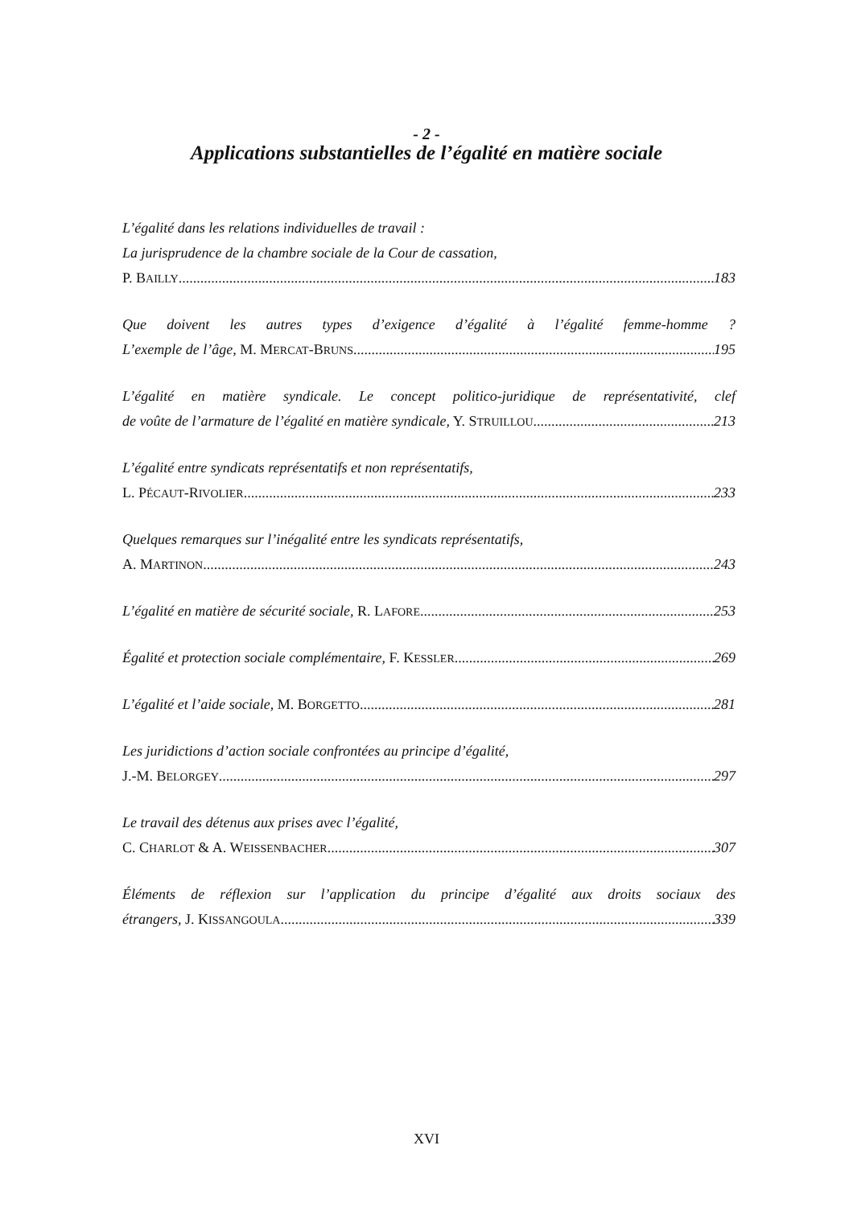- 2 -
Applications substantielles de l’égalité en matière sociale
L’égalité dans les relations individuelles de travail :
La jurisprudence de la chambre sociale de la Cour de cassation,
P. BAILLY 183
Que doivent les autres types d’exigence d’égalité à l’égalité femme-homme ?
L’exemple de l’âge, M. MERCAT-BRUNS 195
L’égalité en matière syndicale. Le concept politico-juridique de représentativité, clef
de voûte de l’armature de l’égalité en matière syndicale, Y. STRUILLOU 213
L’égalité entre syndicats représentatifs et non représentatifs,
L. PÉCAUT-RIVOLIER 233
Quelques remarques sur l’inégalité entre les syndicats représentatifs,
A. MARTINON 243
L’égalité en matière de sécurité sociale, R. LAFORE 253
Égalité et protection sociale complémentaire, F. KESSLER 269
L’égalité et l’aide sociale, M. BORGETTO 281
Les juridictions d’action sociale confrontées au principe d’égalité,
J.-M. BELORGEY 297
Le travail des détenus aux prises avec l’égalité,
C. CHARLOT & A. WEISSENBACHER 307
Éléments de réflexion sur l’application du principe d’égalité aux droits sociaux des
étrangers, J. KISSANGOULA 339
XVI